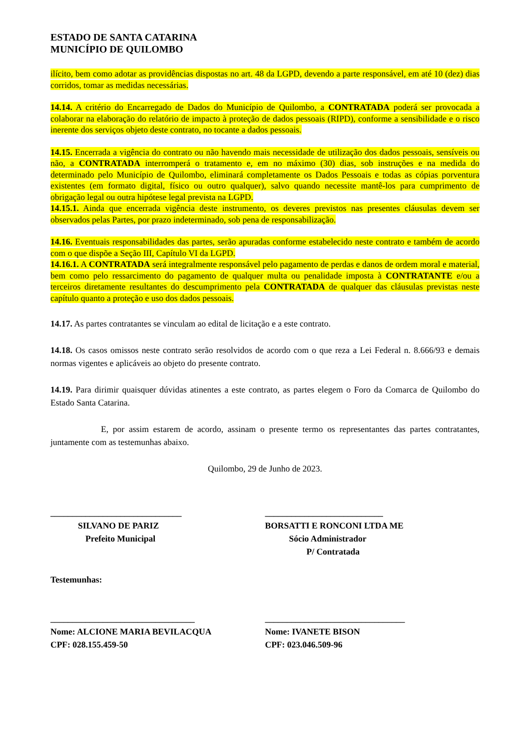ESTADO DE SANTA CATARINA
MUNICÍPIO DE QUILOMBO
ilícito, bem como adotar as providências dispostas no art. 48 da LGPD, devendo a parte responsável, em até 10 (dez) dias corridos, tomar as medidas necessárias.
14.14. A critério do Encarregado de Dados do Município de Quilombo, a CONTRATADA poderá ser provocada a colaborar na elaboração do relatório de impacto à proteção de dados pessoais (RIPD), conforme a sensibilidade e o risco inerente dos serviços objeto deste contrato, no tocante a dados pessoais.
14.15. Encerrada a vigência do contrato ou não havendo mais necessidade de utilização dos dados pessoais, sensíveis ou não, a CONTRATADA interromperá o tratamento e, em no máximo (30) dias, sob instruções e na medida do determinado pelo Município de Quilombo, eliminará completamente os Dados Pessoais e todas as cópias porventura existentes (em formato digital, físico ou outro qualquer), salvo quando necessite mantê-los para cumprimento de obrigação legal ou outra hipótese legal prevista na LGPD.
14.15.1. Ainda que encerrada vigência deste instrumento, os deveres previstos nas presentes cláusulas devem ser observados pelas Partes, por prazo indeterminado, sob pena de responsabilização.
14.16. Eventuais responsabilidades das partes, serão apuradas conforme estabelecido neste contrato e também de acordo com o que dispõe a Seção III, Capítulo VI da LGPD.
14.16.1. A CONTRATADA será integralmente responsável pelo pagamento de perdas e danos de ordem moral e material, bem como pelo ressarcimento do pagamento de qualquer multa ou penalidade imposta à CONTRATANTE e/ou a terceiros diretamente resultantes do descumprimento pela CONTRATADA de qualquer das cláusulas previstas neste capítulo quanto a proteção e uso dos dados pessoais.
14.17. As partes contratantes se vinculam ao edital de licitação e a este contrato.
14.18. Os casos omissos neste contrato serão resolvidos de acordo com o que reza a Lei Federal n. 8.666/93 e demais normas vigentes e aplicáveis ao objeto do presente contrato.
14.19. Para dirimir quaisquer dúvidas atinentes a este contrato, as partes elegem o Foro da Comarca de Quilombo do Estado Santa Catarina.
E, por assim estarem de acordo, assinam o presente termo os representantes das partes contratantes, juntamente com as testemunhas abaixo.
Quilombo, 29 de Junho de 2023.
______________________________
SILVANO DE PARIZ
Prefeito Municipal
___________________________
BORSATTI E RONCONI LTDA ME
Sócio Administrador
P/ Contratada
Testemunhas:
_________________________________
Nome: ALCIONE MARIA BEVILACQUA
CPF: 028.155.459-50
________________________________
Nome: IVANETE BISON
CPF: 023.046.509-96